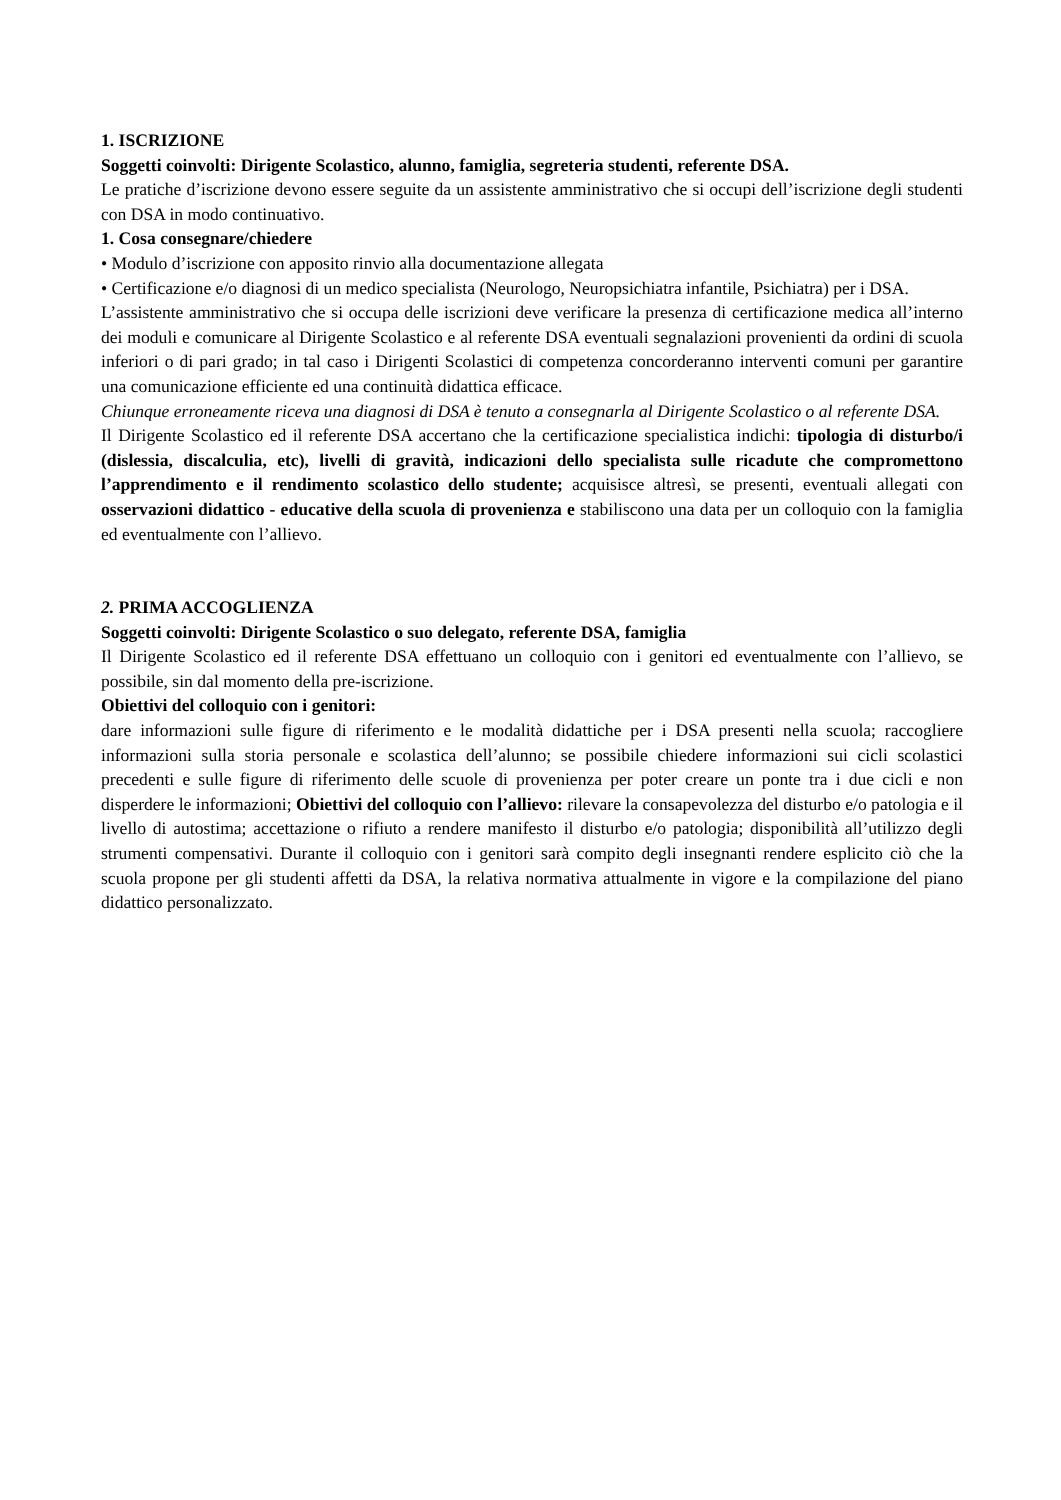1. ISCRIZIONE
Soggetti coinvolti: Dirigente Scolastico, alunno, famiglia, segreteria studenti, referente DSA.
Le pratiche d’iscrizione devono essere seguite da un assistente amministrativo che si occupi dell’iscrizione degli studenti con DSA in modo continuativo.
1. Cosa consegnare/chiedere
• Modulo d’iscrizione con apposito rinvio alla documentazione allegata
• Certificazione e/o diagnosi di un medico specialista (Neurologo, Neuropsichiatra infantile, Psichiatra) per i DSA.
L’assistente amministrativo che si occupa delle iscrizioni deve verificare la presenza di certificazione medica all’interno dei moduli e comunicare al Dirigente Scolastico e al referente DSA eventuali segnalazioni provenienti da ordini di scuola inferiori o di pari grado; in tal caso i Dirigenti Scolastici di competenza concorderanno interventi comuni per garantire una comunicazione efficiente ed una continuità didattica efficace.
Chiunque erroneamente riceva una diagnosi di DSA è tenuto a consegnarla al Dirigente Scolastico o al referente DSA.
Il Dirigente Scolastico ed il referente DSA accertano che la certificazione specialistica indichi: tipologia di disturbo/i (dislessia, discalculia, etc), livelli di gravità, indicazioni dello specialista sulle ricadute che compromettono l’apprendimento e il rendimento scolastico dello studente; acquisisce altresì, se presenti, eventuali allegati con osservazioni didattico - educative della scuola di provenienza e stabiliscono una data per un colloquio con la famiglia ed eventualmente con l’allievo.
2. PRIMA ACCOGLIENZA
Soggetti coinvolti: Dirigente Scolastico o suo delegato, referente DSA, famiglia
Il Dirigente Scolastico ed il referente DSA effettuano un colloquio con i genitori ed eventualmente con l’allievo, se possibile, sin dal momento della pre-iscrizione.
Obiettivi del colloquio con i genitori:
dare informazioni sulle figure di riferimento e le modalità didattiche per i DSA presenti nella scuola; raccogliere informazioni sulla storia personale e scolastica dell’alunno; se possibile chiedere informazioni sui cicli scolastici precedenti e sulle figure di riferimento delle scuole di provenienza per poter creare un ponte tra i due cicli e non disperdere le informazioni; Obiettivi del colloquio con l’allievo: rilevare la consapevolezza del disturbo e/o patologia e il livello di autostima; accettazione o rifiuto a rendere manifesto il disturbo e/o patologia; disponibilità all’utilizzo degli strumenti compensativi. Durante il colloquio con i genitori sarà compito degli insegnanti rendere esplicito ciò che la scuola propone per gli studenti affetti da DSA, la relativa normativa attualmente in vigore e la compilazione del piano didattico personalizzato.